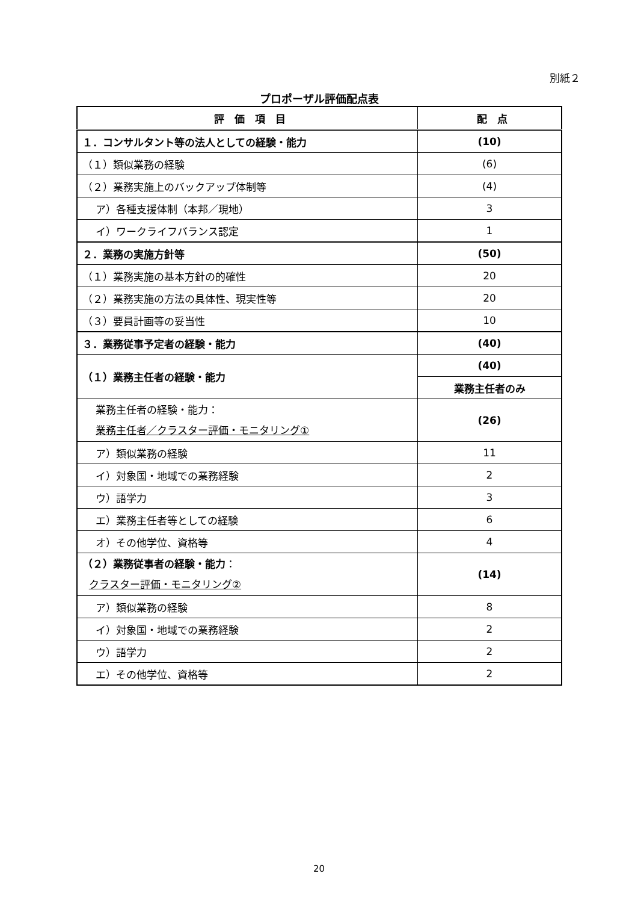別紙２
プロポーザル評価配点表
| 評 価 項 目 | 配 点 |
| --- | --- |
| １．コンサルタント等の法人としての経験・能力 | (10) |
| （１）類似業務の経験 | (6) |
| （２）業務実施上のバックアップ体制等 | (4) |
| ア）各種支援体制（本邦／現地） | 3 |
| イ）ワークライフバランス認定 | 1 |
| ２．業務の実施方針等 | (50) |
| （１）業務実施の基本方針の的確性 | 20 |
| （２）業務実施の方法の具体性、現実性等 | 20 |
| （３）要員計画等の妥当性 | 10 |
| ３．業務従事予定者の経験・能力 | (40) |
| （１）業務主任者の経験・能力 | (40) |
| | 業務主任者のみ |
| 業務主任者の経験・能力： 業務主任者／クラスター評価・モニタリング① | (26) |
| ア）類似業務の経験 | 11 |
| イ）対象国・地域での業務経験 | 2 |
| ウ）語学力 | 3 |
| エ）業務主任者等としての経験 | 6 |
| オ）その他学位、資格等 | 4 |
| （２）業務従事者の経験・能力 ： クラスター評価・モニタリング② | (14) |
| ア）類似業務の経験 | 8 |
| イ）対象国・地域での業務経験 | 2 |
| ウ）語学力 | 2 |
| エ）その他学位、資格等 | 2 |
20